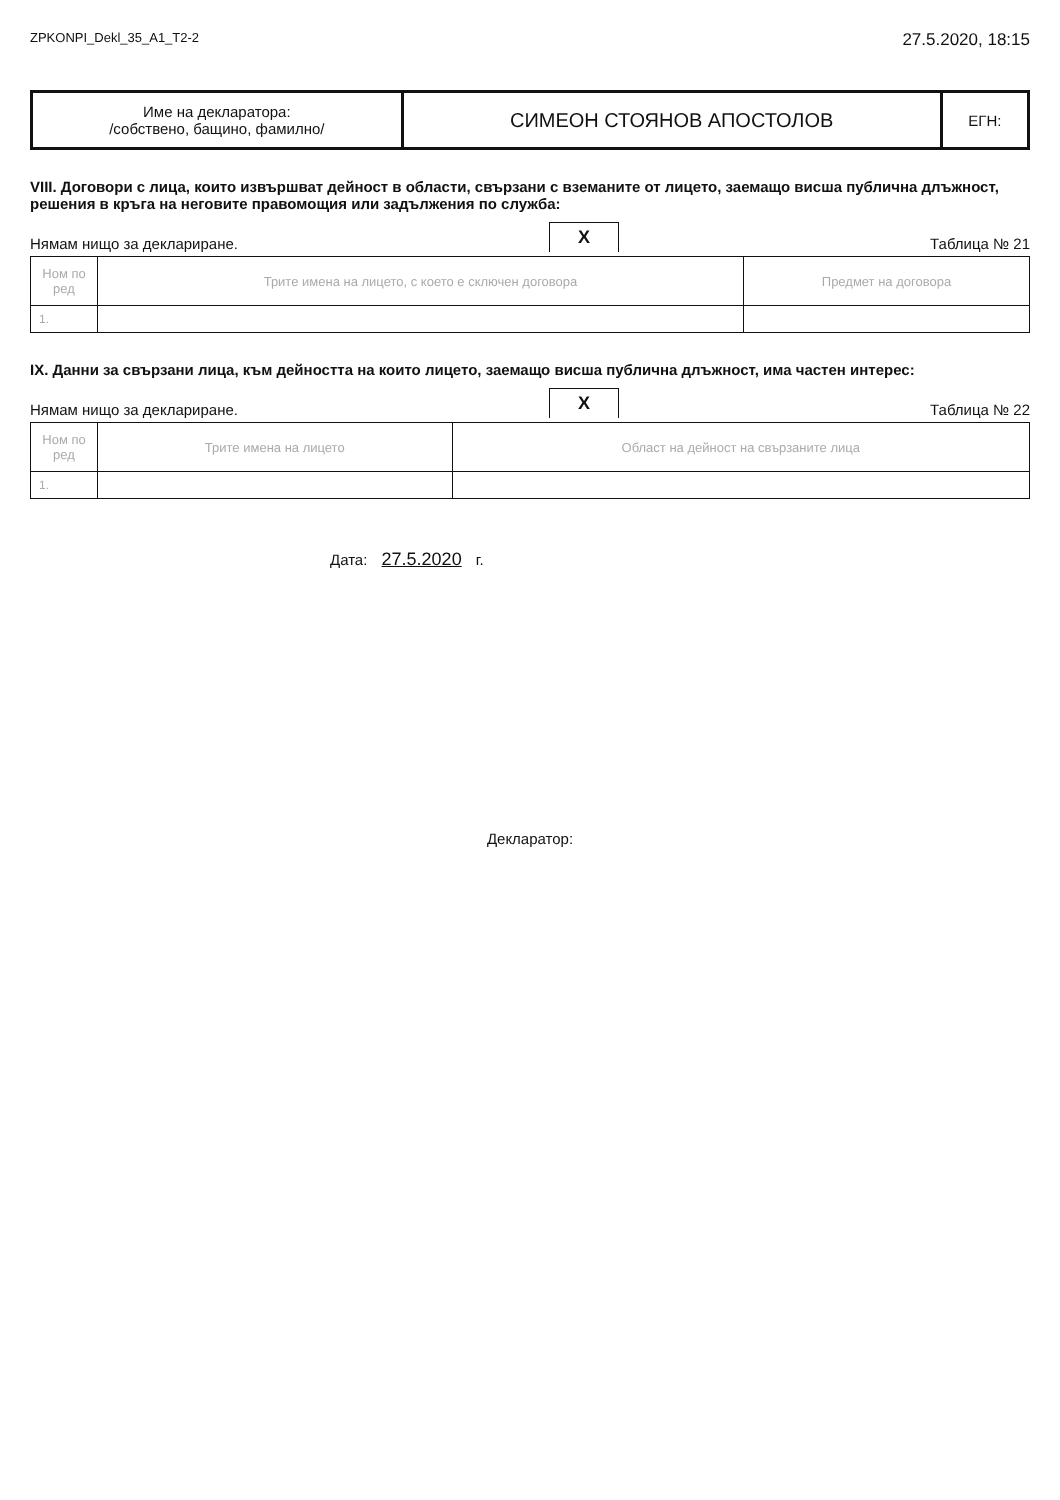ZPKONPI_Dekl_35_A1_T2-2 27.5.2020, 18:15
| Име на декларатора: /собствено, бащино, фамилно/ | СИМЕОН СТОЯНОВ АПОСТОЛОВ | ЕГН: |
VIII. Договори с лица, които извършват дейност в области, свързани с вземаните от лицето, заемащо висша публична длъжност, решения в кръга на неговите правомощия или задължения по служба:
Нямам нищо за деклариране. X Таблица № 21
| Ном по ред | Трите имена на лицето, с което е сключен договора | Предмет на договора |
| --- | --- | --- |
| 1. | | |
IX. Данни за свързани лица, към дейността на които лицето, заемащо висша публична длъжност, има частен интерес:
Нямам нищо за деклариране. X Таблица № 22
| Ном по ред | Трите имена на лицето | Област на дейност на свързаните лица |
| --- | --- | --- |
| 1. | | |
Дата: 27.5.2020 г.
Декларатор: